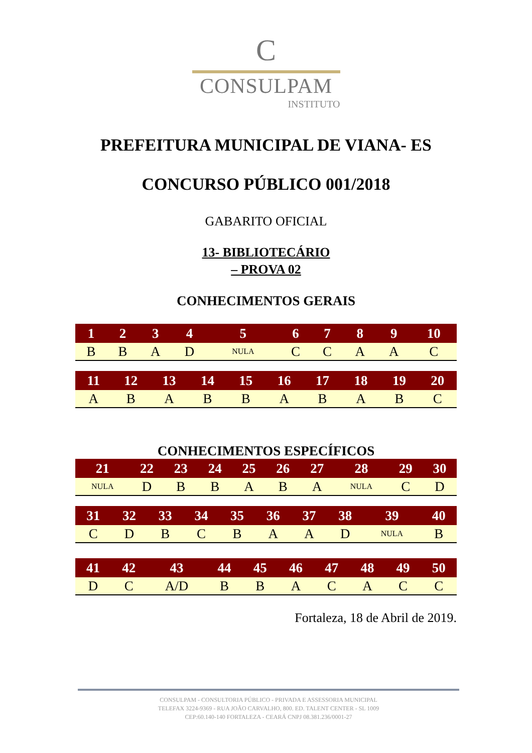C
CONSULPAM
INSTITUTO
PREFEITURA MUNICIPAL DE VIANA- ES
CONCURSO PÚBLICO 001/2018
GABARITO OFICIAL
13- BIBLIOTECÁRIO
– PROVA 02
CONHECIMENTOS GERAIS
| 1 | 2 | 3 | 4 | 5 | 6 | 7 | 8 | 9 | 10 |
| --- | --- | --- | --- | --- | --- | --- | --- | --- | --- |
| B | B | A | D | NULA | C | C | A | A | C |
| 11 | 12 | 13 | 14 | 15 | 16 | 17 | 18 | 19 | 20 |
| --- | --- | --- | --- | --- | --- | --- | --- | --- | --- |
| A | B | A | B | B | A | B | A | B | C |
CONHECIMENTOS ESPECÍFICOS
| 21 | 22 | 23 | 24 | 25 | 26 | 27 | 28 | 29 | 30 |
| --- | --- | --- | --- | --- | --- | --- | --- | --- | --- |
| NULA | D | B | B | A | B | A | NULA | C | D |
| 31 | 32 | 33 | 34 | 35 | 36 | 37 | 38 | 39 | 40 |
| --- | --- | --- | --- | --- | --- | --- | --- | --- | --- |
| C | D | B | C | B | A | A | D | NULA | B |
| 41 | 42 | 43 | 44 | 45 | 46 | 47 | 48 | 49 | 50 |
| --- | --- | --- | --- | --- | --- | --- | --- | --- | --- |
| D | C | A/D | B | B | A | C | A | C | C |
Fortaleza, 18 de Abril de 2019.
CONSULPAM - CONSULTORIA PÚBLICO - PRIVADA E ASSESSORIA MUNICIPAL
TELEFAX 3224-9369 - RUA JOÃO CARVALHO, 800. ED. TALENT CENTER - SL 1009
CEP:60.140-140 FORTALEZA - CEARÁ CNPJ 08.381.236/0001-27